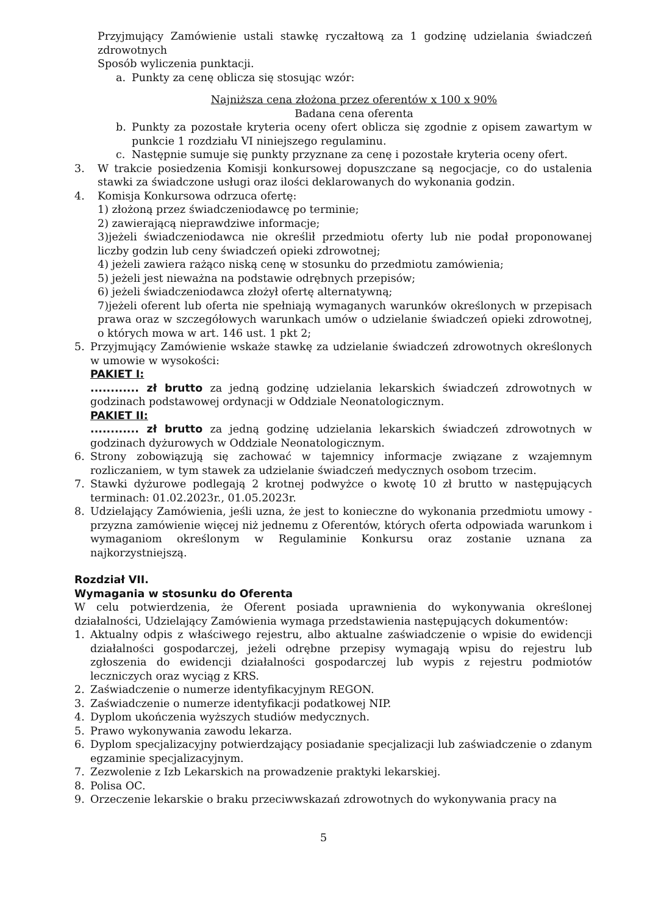Przyjmujący Zamówienie ustali stawkę ryczałtową za 1 godzinę udzielania świadczeń zdrowotnych
Sposób wyliczenia punktacji.
a. Punkty za cenę oblicza się stosując wzór:
Najniższa cena złożona przez oferentów x 100 x 90%
Badana cena oferenta
b. Punkty za pozostałe kryteria oceny ofert oblicza się zgodnie z opisem zawartym w punkcie 1 rozdziału VI niniejszego regulaminu.
c. Następnie sumuje się punkty przyznane za cenę i pozostałe kryteria oceny ofert.
3. W trakcie posiedzenia Komisji konkursowej dopuszczane są negocjacje, co do ustalenia stawki za świadczone usługi oraz ilości deklarowanych do wykonania godzin.
4. Komisja Konkursowa odrzuca ofertę:
1) złożoną przez świadczeniodawcę po terminie;
2) zawierającą nieprawdziwe informacje;
3)jeżeli świadczeniodawca nie określił przedmiotu oferty lub nie podał proponowanej liczby godzin lub ceny świadczeń opieki zdrowotnej;
4) jeżeli zawiera rażąco niską cenę w stosunku do przedmiotu zamówienia;
5) jeżeli jest nieważna na podstawie odrębnych przepisów;
6) jeżeli świadczeniodawca złożył ofertę alternatywną;
7)jeżeli oferent lub oferta nie spełniają wymaganych warunków określonych w przepisach prawa oraz w szczegółowych warunkach umów o udzielanie świadczeń opieki zdrowotnej, o których mowa w art. 146 ust. 1 pkt 2;
5. Przyjmujący Zamówienie wskaże stawkę za udzielanie świadczeń zdrowotnych określonych w umowie w wysokości:
PAKIET I:
............ zł brutto za jedną godzinę udzielania lekarskich świadczeń zdrowotnych w godzinach podstawowej ordynacji w Oddziale Neonatologicznym.
PAKIET II:
............ zł brutto za jedną godzinę udzielania lekarskich świadczeń zdrowotnych w godzinach dyżurowych w Oddziale Neonatologicznym.
6. Strony zobowiązują się zachować w tajemnicy informacje związane z wzajemnym rozliczaniem, w tym stawek za udzielanie świadczeń medycznych osobom trzecim.
7. Stawki dyżurowe podlegają 2 krotnej podwyżce o kwotę 10 zł brutto w następujących terminach: 01.02.2023r., 01.05.2023r.
8. Udzielający Zamówienia, jeśli uzna, że jest to konieczne do wykonania przedmiotu umowy - przyzna zamówienie więcej niż jednemu z Oferentów, których oferta odpowiada warunkom i wymaganiom określonym w Regulaminie Konkursu oraz zostanie uznana za najkorzystniejszą.
Rozdział VII.
Wymagania w stosunku do Oferenta
W celu potwierdzenia, że Oferent posiada uprawnienia do wykonywania określonej działalności, Udzielający Zamówienia wymaga przedstawienia następujących dokumentów:
1. Aktualny odpis z właściwego rejestru, albo aktualne zaświadczenie o wpisie do ewidencji działalności gospodarczej, jeżeli odrębne przepisy wymagają wpisu do rejestru lub zgłoszenia do ewidencji działalności gospodarczej lub wypis z rejestru podmiotów leczniczych oraz wyciąg z KRS.
2. Zaświadczenie o numerze identyfikacyjnym REGON.
3. Zaświadczenie o numerze identyfikacji podatkowej NIP.
4. Dyplom ukończenia wyższych studiów medycznych.
5. Prawo wykonywania zawodu lekarza.
6. Dyplom specjalizacyjny potwierdzający posiadanie specjalizacji lub zaświadczenie o zdanym egzaminie specjalizacyjnym.
7. Zezwolenie z Izb Lekarskich na prowadzenie praktyki lekarskiej.
8. Polisa OC.
9. Orzeczenie lekarskie o braku przeciwwskazań zdrowotnych do wykonywania pracy na
5